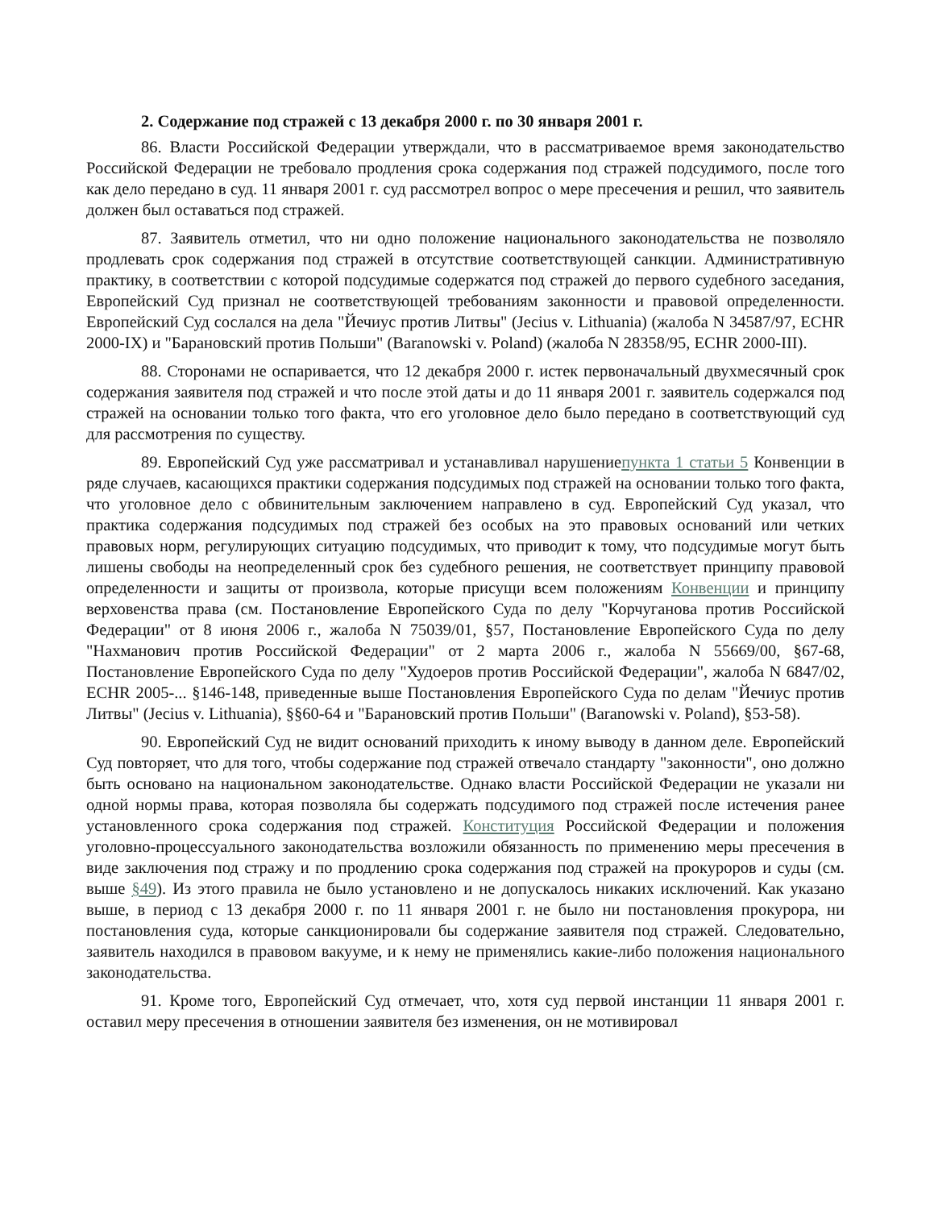2. Содержание под стражей с 13 декабря 2000 г. по 30 января 2001 г.
86. Власти Российской Федерации утверждали, что в рассматриваемое время законодательство Российской Федерации не требовало продления срока содержания под стражей подсудимого, после того как дело передано в суд. 11 января 2001 г. суд рассмотрел вопрос о мере пресечения и решил, что заявитель должен был оставаться под стражей.
87. Заявитель отметил, что ни одно положение национального законодательства не позволяло продлевать срок содержания под стражей в отсутствие соответствующей санкции. Административную практику, в соответствии с которой подсудимые содержатся под стражей до первого судебного заседания, Европейский Суд признал не соответствующей требованиям законности и правовой определенности. Европейский Суд сослался на дела "Йечиус против Литвы" (Jecius v. Lithuania) (жалоба N 34587/97, ECHR 2000-IX) и "Барановский против Польши" (Baranowski v. Poland) (жалоба N 28358/95, ECHR 2000-III).
88. Сторонами не оспаривается, что 12 декабря 2000 г. истек первоначальный двухмесячный срок содержания заявителя под стражей и что после этой даты и до 11 января 2001 г. заявитель содержался под стражей на основании только того факта, что его уголовное дело было передано в соответствующий суд для рассмотрения по существу.
89. Европейский Суд уже рассматривал и устанавливал нарушениепункта 1 статьи 5 Конвенции в ряде случаев, касающихся практики содержания подсудимых под стражей на основании только того факта, что уголовное дело с обвинительным заключением направлено в суд. Европейский Суд указал, что практика содержания подсудимых под стражей без особых на это правовых оснований или четких правовых норм, регулирующих ситуацию подсудимых, что приводит к тому, что подсудимые могут быть лишены свободы на неопределенный срок без судебного решения, не соответствует принципу правовой определенности и защиты от произвола, которые присущи всем положениям Конвенции и принципу верховенства права (см. Постановление Европейского Суда по делу "Корчуганова против Российской Федерации" от 8 июня 2006 г., жалоба N 75039/01, §57, Постановление Европейского Суда по делу "Нахманович против Российской Федерации" от 2 марта 2006 г., жалоба N 55669/00, §67-68, Постановление Европейского Суда по делу "Худоеров против Российской Федерации", жалоба N 6847/02, ECHR 2005-... §146-148, приведенные выше Постановления Европейского Суда по делам "Йечиус против Литвы" (Jecius v. Lithuania), §§60-64 и "Барановский против Польши" (Baranowski v. Poland), §53-58).
90. Европейский Суд не видит оснований приходить к иному выводу в данном деле. Европейский Суд повторяет, что для того, чтобы содержание под стражей отвечало стандарту "законности", оно должно быть основано на национальном законодательстве. Однако власти Российской Федерации не указали ни одной нормы права, которая позволяла бы содержать подсудимого под стражей после истечения ранее установленного срока содержания под стражей. Конституция Российской Федерации и положения уголовно-процессуального законодательства возложили обязанность по применению меры пресечения в виде заключения под стражу и по продлению срока содержания под стражей на прокуроров и суды (см. выше §49). Из этого правила не было установлено и не допускалось никаких исключений. Как указано выше, в период с 13 декабря 2000 г. по 11 января 2001 г. не было ни постановления прокурора, ни постановления суда, которые санкционировали бы содержание заявителя под стражей. Следовательно, заявитель находился в правовом вакууме, и к нему не применялись какие-либо положения национального законодательства.
91. Кроме того, Европейский Суд отмечает, что, хотя суд первой инстанции 11 января 2001 г. оставил меру пресечения в отношении заявителя без изменения, он не мотивировал